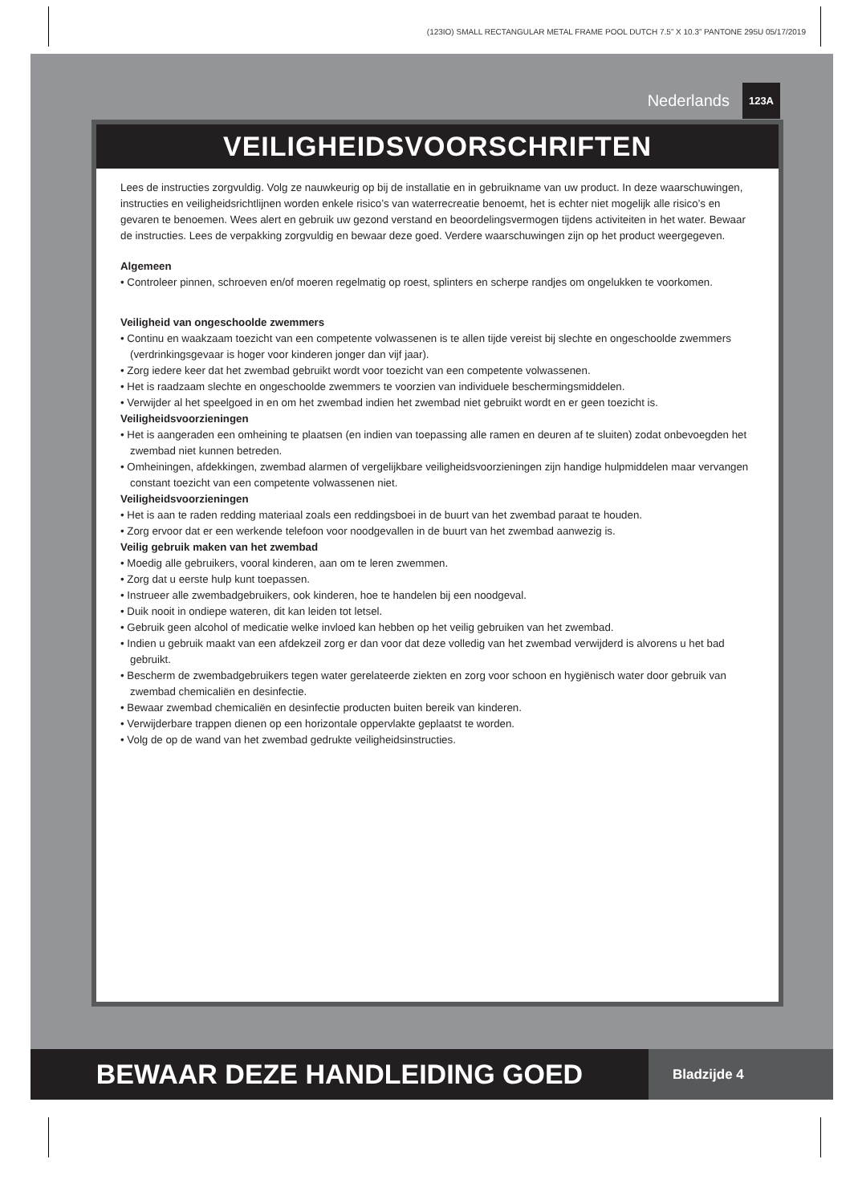(123IO) SMALL RECTANGULAR METAL FRAME POOL DUTCH 7.5” X 10.3” PANTONE 295U 05/17/2019
Nederlands 123A
VEILIGHEIDSVOORSCHRIFTEN
Lees de instructies zorgvuldig. Volg ze nauwkeurig op bij de installatie en in gebruikname van uw product. In deze waarschuwingen, instructies en veiligheidsrichtlijnen worden enkele risico’s van waterrecreatie benoemt, het is echter niet mogelijk alle risico’s en gevaren te benoemen. Wees alert en gebruik uw gezond verstand en beoordelingsvermogen tijdens activiteiten in het water. Bewaar de instructies. Lees de verpakking zorgvuldig en bewaar deze goed. Verdere waarschuwingen zijn op het product weergegeven.
Algemeen
• Controleer pinnen, schroeven en/of moeren regelmatig op roest, splinters en scherpe randjes om ongelukken te voorkomen.
Veiligheid van ongeschoolde zwemmers
• Continu en waakzaam toezicht van een competente volwassenen is te allen tijde vereist bij slechte en ongeschoolde zwemmers (verdrinkingsgevaar is hoger voor kinderen jonger dan vijf jaar).
• Zorg iedere keer dat het zwembad gebruikt wordt voor toezicht van een competente volwassenen.
• Het is raadzaam slechte en ongeschoolde zwemmers te voorzien van individuele beschermingsmiddelen.
• Verwijder al het speelgoed in en om het zwembad indien het zwembad niet gebruikt wordt en er geen toezicht is.
Veiligheidsvoorzieningen
• Het is aangeraden een omheining te plaatsen (en indien van toepassing alle ramen en deuren af te sluiten) zodat onbevoegden het zwembad niet kunnen betreden.
• Omheiningen, afdekkingen, zwembad alarmen of vergelijkbare veiligheidsvoorzieningen zijn handige hulpmiddelen maar vervangen constant toezicht van een competente volwassenen niet.
Veiligheidsvoorzieningen
• Het is aan te raden redding materiaal zoals een reddingsboei in de buurt van het zwembad paraat te houden.
• Zorg ervoor dat er een werkende telefoon voor noodgevallen in de buurt van het zwembad aanwezig is.
Veilig gebruik maken van het zwembad
• Moedig alle gebruikers, vooral kinderen, aan om te leren zwemmen.
• Zorg dat u eerste hulp kunt toepassen.
• Instrueer alle zwembadgebruikers, ook kinderen, hoe te handelen bij een noodgeval.
• Duik nooit in ondiepe wateren, dit kan leiden tot letsel.
• Gebruik geen alcohol of medicatie welke invloed kan hebben op het veilig gebruiken van het zwembad.
• Indien u gebruik maakt van een afdekzeil zorg er dan voor dat deze volledig van het zwembad verwijderd is alvorens u het bad gebruikt.
• Bescherm de zwembadgebruikers tegen water gerelateerde ziekten en zorg voor schoon en hygiënisch water door gebruik van zwembad chemicaliën en desinfectie.
• Bewaar zwembad chemicaliën en desinfectie producten buiten bereik van kinderen.
• Verwijderbare trappen dienen op een horizontale oppervlakte geplaatst te worden.
• Volg de op de wand van het zwembad gedrukte veiligheidsinstructies.
BEWAAR DEZE HANDLEIDING GOED
Bladzijde 4